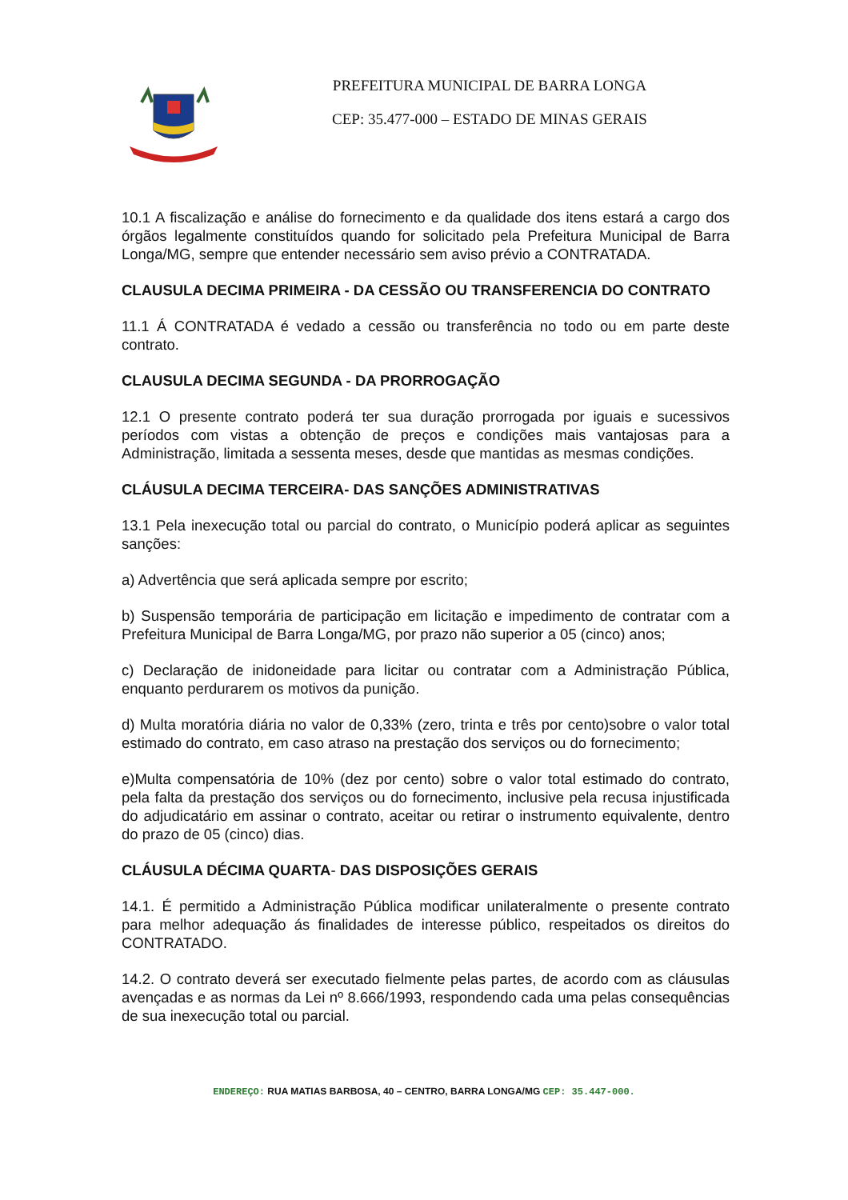PREFEITURA MUNICIPAL DE BARRA LONGA
CEP: 35.477-000 – ESTADO DE MINAS GERAIS
10.1 A fiscalização e análise do fornecimento e da qualidade dos itens estará a cargo dos órgãos legalmente constituídos quando for solicitado pela Prefeitura Municipal de Barra Longa/MG, sempre que entender necessário sem aviso prévio a CONTRATADA.
CLAUSULA DECIMA PRIMEIRA - DA CESSÃO OU TRANSFERENCIA DO CONTRATO
11.1 Á CONTRATADA é vedado a cessão ou transferência no todo ou em parte deste contrato.
CLAUSULA DECIMA SEGUNDA - DA PRORROGAÇÃO
12.1 O presente contrato poderá ter sua duração prorrogada por iguais e sucessivos períodos com vistas a obtenção de preços e condições mais vantajosas para a Administração, limitada a sessenta meses, desde que mantidas as mesmas condições.
CLÁUSULA DECIMA TERCEIRA- DAS SANÇÕES ADMINISTRATIVAS
13.1 Pela inexecução total ou parcial do contrato, o Município poderá aplicar as seguintes sanções:
a) Advertência que será aplicada sempre por escrito;
b) Suspensão temporária de participação em licitação e impedimento de contratar com a Prefeitura Municipal de Barra Longa/MG, por prazo não superior a 05 (cinco) anos;
c) Declaração de inidoneidade para licitar ou contratar com a Administração Pública, enquanto perdurarem os motivos da punição.
d) Multa moratória diária no valor de 0,33% (zero, trinta e três por cento)sobre o valor total estimado do contrato, em caso atraso na prestação dos serviços ou do fornecimento;
e)Multa compensatória de 10% (dez por cento) sobre o valor total estimado do contrato, pela falta da prestação dos serviços ou do fornecimento, inclusive pela recusa injustificada do adjudicatário em assinar o contrato, aceitar ou retirar o instrumento equivalente, dentro do prazo de 05 (cinco) dias.
CLÁUSULA DÉCIMA QUARTA- DAS DISPOSIÇÕES GERAIS
14.1. É permitido a Administração Pública modificar unilateralmente o presente contrato para melhor adequação ás finalidades de interesse público, respeitados os direitos do CONTRATADO.
14.2. O contrato deverá ser executado fielmente pelas partes, de acordo com as cláusulas avençadas e as normas da Lei nº 8.666/1993, respondendo cada uma pelas consequências de sua inexecução total ou parcial.
ENDEREÇO: RUA MATIAS BARBOSA, 40 – CENTRO, BARRA LONGA/MG CEP: 35.447-000.